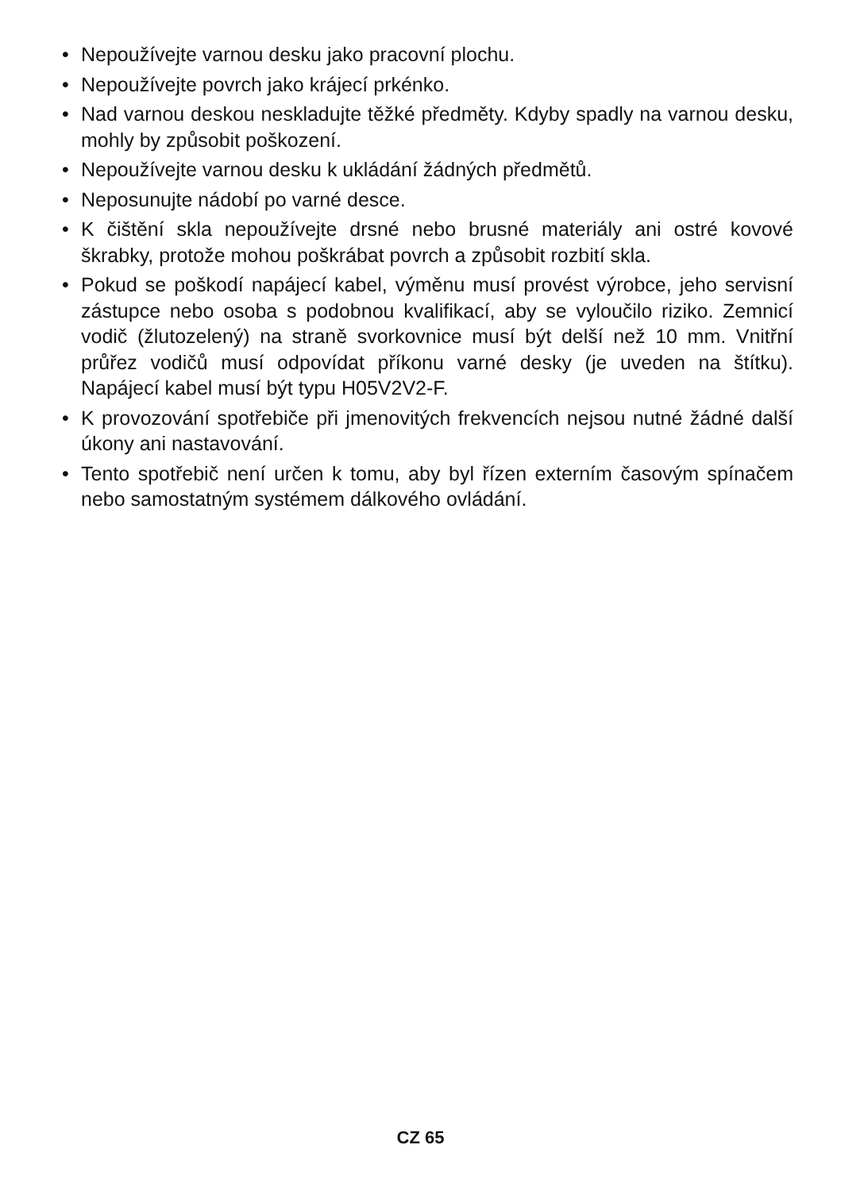• Nepoužívejte varnou desku jako pracovní plochu.
• Nepoužívejte povrch jako krájecí prkénko.
• Nad varnou deskou neskladujte těžké předměty. Kdyby spadly na varnou desku, mohly by způsobit poškození.
• Nepoužívejte varnou desku k ukládání žádných předmětů.
• Neposunujte nádobí po varné desce.
• K čištění skla nepoužívejte drsné nebo brusné materiály ani ostré kovové škrabky, protože mohou poškrábat povrch a způsobit rozbití skla.
• Pokud se poškodí napájecí kabel, výměnu musí provést výrobce, jeho servisní zástupce nebo osoba s podobnou kvalifikací, aby se vyloučilo riziko. Zemnicí vodič (žlutozelený) na straně svorkovnice musí být delší než 10 mm. Vnitřní průřez vodičů musí odpovídat příkonu varné desky (je uveden na štítku). Napájecí kabel musí být typu H05V2V2-F.
• K provozování spotřebiče při jmenovitých frekvencích nejsou nutné žádné další úkony ani nastavování.
• Tento spotřebič není určen k tomu, aby byl řízen externím časovým spínačem nebo samostatným systémem dálkového ovládání.
CZ 65